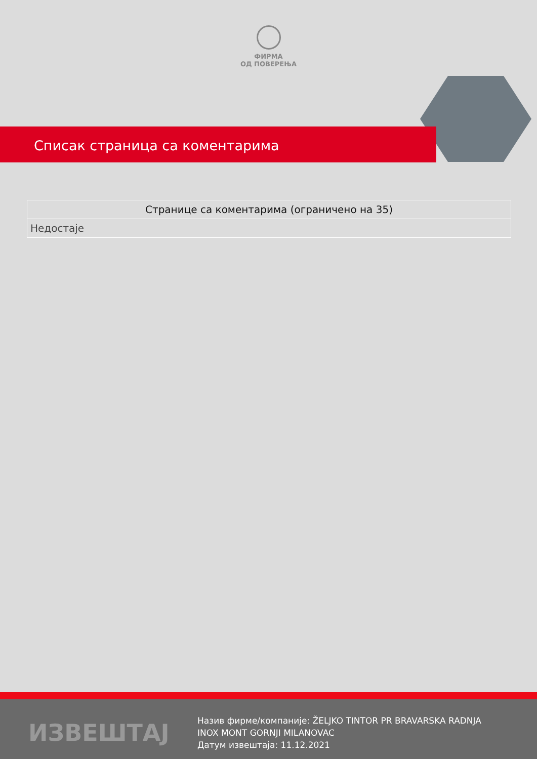ФИРМА
ОД ПОВЕРЕЊА
Списак страница са коментарима
| Странице са коментарима (ограничено на 35) |
| --- |
| Недостаје |
ИЗВЕШТАЈ
Назив фирме/компаније: ŽELJKO TINTOR PR BRAVARSKA RADNJA INOX MONT GORNJI MILANOVAC
Датум извештаја: 11.12.2021